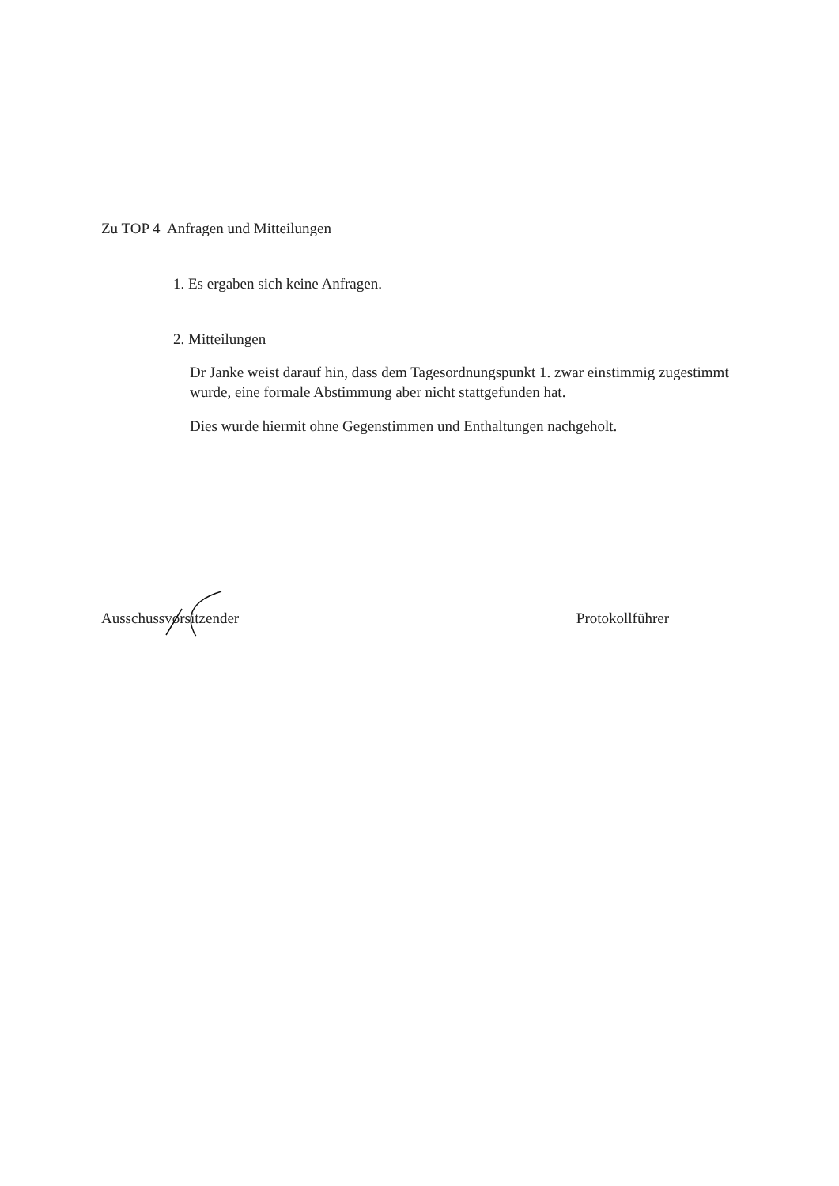Zu TOP 4 Anfragen und Mitteilungen
1. Es ergaben sich keine Anfragen.
2. Mitteilungen
Dr Janke weist darauf hin, dass dem Tagesordnungspunkt 1. zwar einstimmig zugestimmt wurde, eine formale Abstimmung aber nicht stattgefunden hat.
Dies wurde hiermit ohne Gegenstimmen und Enthaltungen nachgeholt.
Ausschussvorsitzender Protokollführer